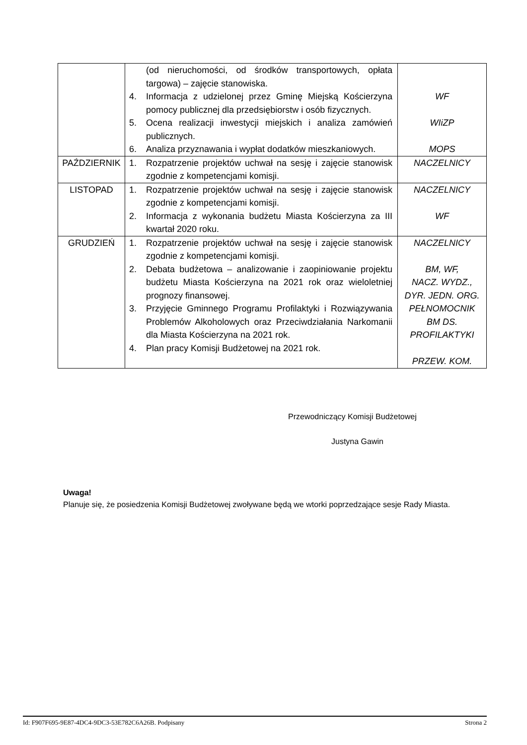| | (od nieruchomości, od środków transportowych, opłata targowa) – zajęcie stanowiska. 4. Informacja z udzielonej przez Gminę Miejską Kościerzyna pomocy publicznej dla przedsiębiorstw i osób fizycznych. 5. Ocena realizacji inwestycji miejskich i analiza zamówień publicznych. 6. Analiza przyznawania i wypłat dodatków mieszkaniowych. | WF WIiZP MOPS |
| PAŹDZIERNIK | 1. Rozpatrzenie projektów uchwał na sesję i zajęcie stanowisk zgodnie z kompetencjami komisji. | NACZELNICY |
| LISTOPAD | 1. Rozpatrzenie projektów uchwał na sesję i zajęcie stanowisk zgodnie z kompetencjami komisji. 2. Informacja z wykonania budżetu Miasta Kościerzyna za III kwartał 2020 roku. | NACZELNICY WF |
| GRUDZIEŃ | 1. Rozpatrzenie projektów uchwał na sesję i zajęcie stanowisk zgodnie z kompetencjami komisji. 2. Debata budżetowa – analizowanie i zaopiniowanie projektu budżetu Miasta Kościerzyna na 2021 rok oraz wieloletniej prognozy finansowej. 3. Przyjęcie Gminnego Programu Profilaktyki i Rozwiązywania Problemów Alkoholowych oraz Przeciwdziałania Narkomanii dla Miasta Kościerzyna na 2021 rok. 4. Plan pracy Komisji Budżetowej na 2021 rok. | NACZELNICY BM, WF, NACZ. WYDZ., DYR. JEDN. ORG. PEŁNOMOCNIK BM DS. PROFILAKTYKI PRZEW. KOM. |
Przewodniczący Komisji Budżetowej
Justyna Gawin
Uwaga!
Planuje się, że posiedzenia Komisji Budżetowej zwoływane będą we wtorki poprzedzające sesje Rady Miasta.
Id: F907F695-9E87-4DC4-9DC3-53E782C6A26B. Podpisany Strona 2